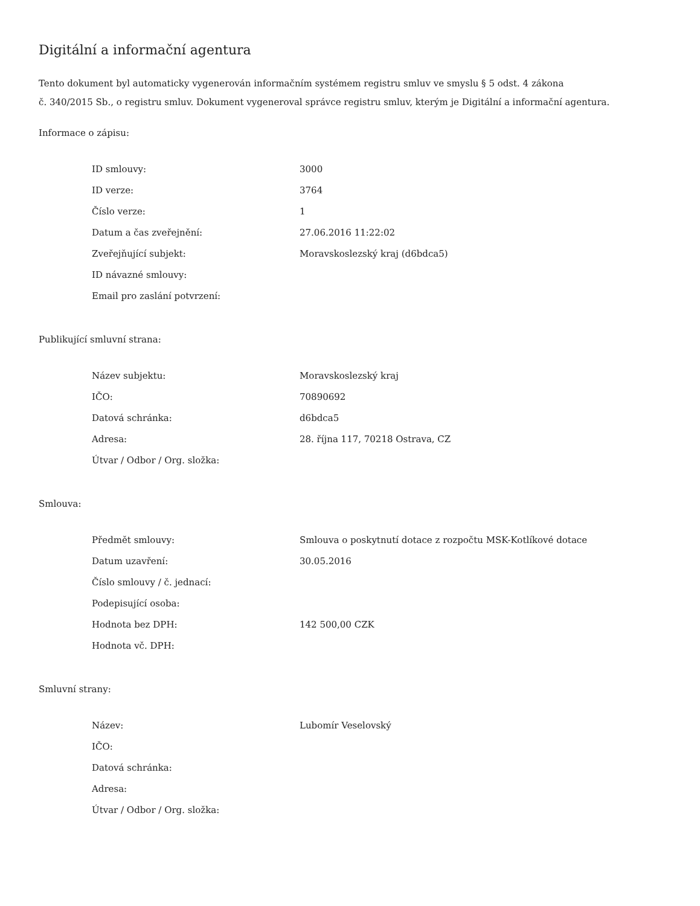Digitální a informační agentura
Tento dokument byl automaticky vygenerován informačním systémem registru smluv ve smyslu § 5 odst. 4 zákona
č. 340/2015 Sb., o registru smluv. Dokument vygeneroval správce registru smluv, kterým je Digitální a informační agentura.
Informace o zápisu:
| ID smlouvy: | 3000 |
| ID verze: | 3764 |
| Číslo verze: | 1 |
| Datum a čas zveřejnění: | 27.06.2016 11:22:02 |
| Zveřejňující subjekt: | Moravskoslezský kraj (d6bdca5) |
| ID návazné smlouvy: | |
| Email pro zaslání potvrzení: | |
Publikující smluvní strana:
| Název subjektu: | Moravskoslezský kraj |
| IČO: | 70890692 |
| Datová schránka: | d6bdca5 |
| Adresa: | 28. října 117, 70218 Ostrava, CZ |
| Útvar / Odbor / Org. složka: | |
Smlouva:
| Předmět smlouvy: | Smlouva o poskytnutí dotace z rozpočtu MSK-Kotlíkové dotace |
| Datum uzavření: | 30.05.2016 |
| Číslo smlouvy / č. jednací: | |
| Podepisující osoba: | |
| Hodnota bez DPH: | 142 500,00 CZK |
| Hodnota vč. DPH: | |
Smluvní strany:
| Název: | Lubomír Veselovský |
| IČO: | |
| Datová schránka: | |
| Adresa: | |
| Útvar / Odbor / Org. složka: | |